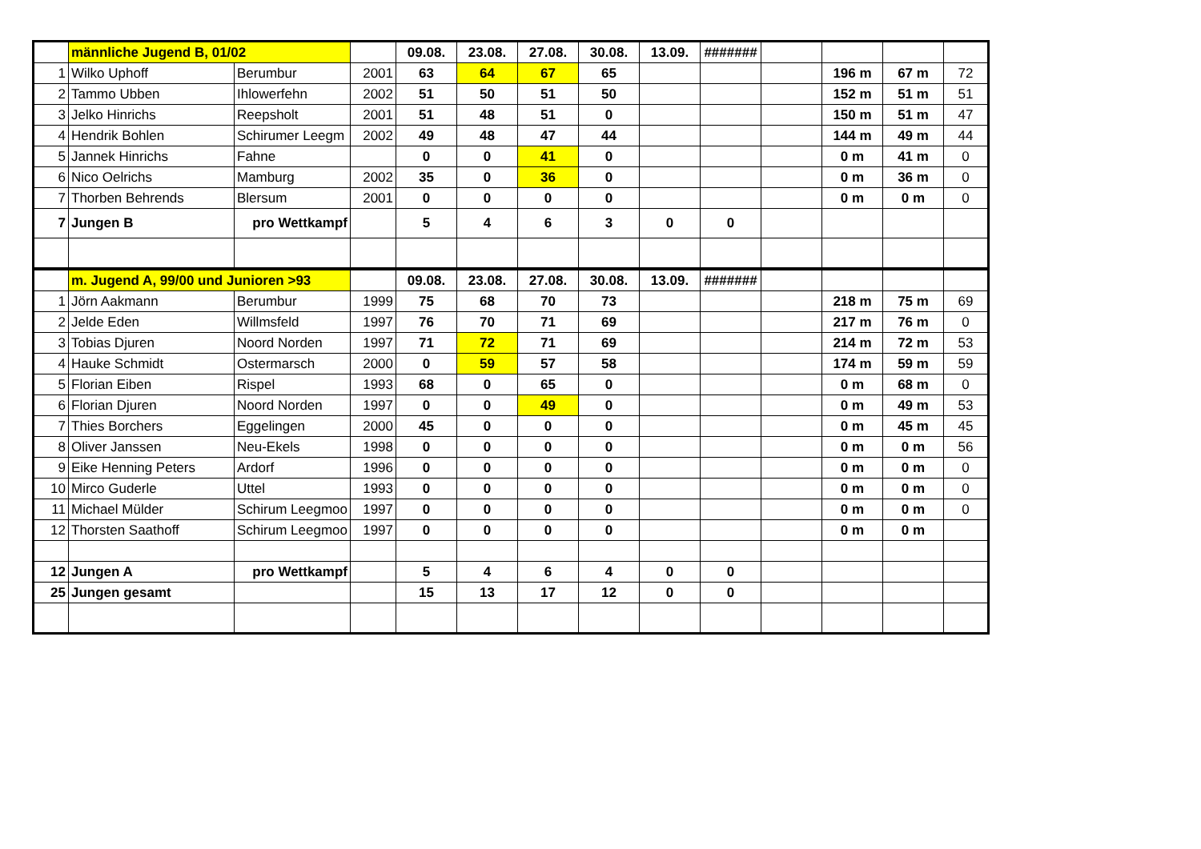| | männliche Jugend B, 01/02 | | | 09.08. | 23.08. | 27.08. | 30.08. | 13.09. | ####### | | | | |
| 1 | Wilko Uphoff | Berumbur | 2001 | 63 | 64 | 67 | 65 | | | | 196 m | 67 m | 72 |
| 2 | Tammo Ubben | Ihlowerfehn | 2002 | 51 | 50 | 51 | 50 | | | | 152 m | 51 m | 51 |
| 3 | Jelko Hinrichs | Reepsholt | 2001 | 51 | 48 | 51 | 0 | | | | 150 m | 51 m | 47 |
| 4 | Hendrik Bohlen | Schirumer Leegm | 2002 | 49 | 48 | 47 | 44 | | | | 144 m | 49 m | 44 |
| 5 | Jannek Hinrichs | Fahne | | 0 | 0 | 41 | 0 | | | | 0 m | 41 m | 0 |
| 6 | Nico Oelrichs | Mamburg | 2002 | 35 | 0 | 36 | 0 | | | | 0 m | 36 m | 0 |
| 7 | Thorben Behrends | Blersum | 2001 | 0 | 0 | 0 | 0 | | | | 0 m | 0 m | 0 |
| 7 | Jungen B | pro Wettkampf | | 5 | 4 | 6 | 3 | 0 | 0 | | | | |
| | m. Jugend A, 99/00 und Junioren >93 | | | 09.08. | 23.08. | 27.08. | 30.08. | 13.09. | ####### | | | | |
| 1 | Jörn Aakmann | Berumbur | 1999 | 75 | 68 | 70 | 73 | | | | 218 m | 75 m | 69 |
| 2 | Jelde Eden | Willmsfeld | 1997 | 76 | 70 | 71 | 69 | | | | 217 m | 76 m | 0 |
| 3 | Tobias Djuren | Noord Norden | 1997 | 71 | 72 | 71 | 69 | | | | 214 m | 72 m | 53 |
| 4 | Hauke Schmidt | Ostermarsch | 2000 | 0 | 59 | 57 | 58 | | | | 174 m | 59 m | 59 |
| 5 | Florian Eiben | Rispel | 1993 | 68 | 0 | 65 | 0 | | | | 0 m | 68 m | 0 |
| 6 | Florian Djuren | Noord Norden | 1997 | 0 | 0 | 49 | 0 | | | | 0 m | 49 m | 53 |
| 7 | Thies Borchers | Eggelingen | 2000 | 45 | 0 | 0 | 0 | | | | 0 m | 45 m | 45 |
| 8 | Oliver Janssen | Neu-Ekels | 1998 | 0 | 0 | 0 | 0 | | | | 0 m | 0 m | 56 |
| 9 | Eike Henning Peters | Ardorf | 1996 | 0 | 0 | 0 | 0 | | | | 0 m | 0 m | 0 |
| 10 | Mirco Guderle | Uttel | 1993 | 0 | 0 | 0 | 0 | | | | 0 m | 0 m | 0 |
| 11 | Michael Mülder | Schirum Leegmoo | 1997 | 0 | 0 | 0 | 0 | | | | 0 m | 0 m | 0 |
| 12 | Thorsten Saathoff | Schirum Leegmoo | 1997 | 0 | 0 | 0 | 0 | | | | 0 m | 0 m | |
| 12 | Jungen A | pro Wettkampf | | 5 | 4 | 6 | 4 | 0 | 0 | | | | |
| 25 | Jungen gesamt | | | 15 | 13 | 17 | 12 | 0 | 0 | | | | |